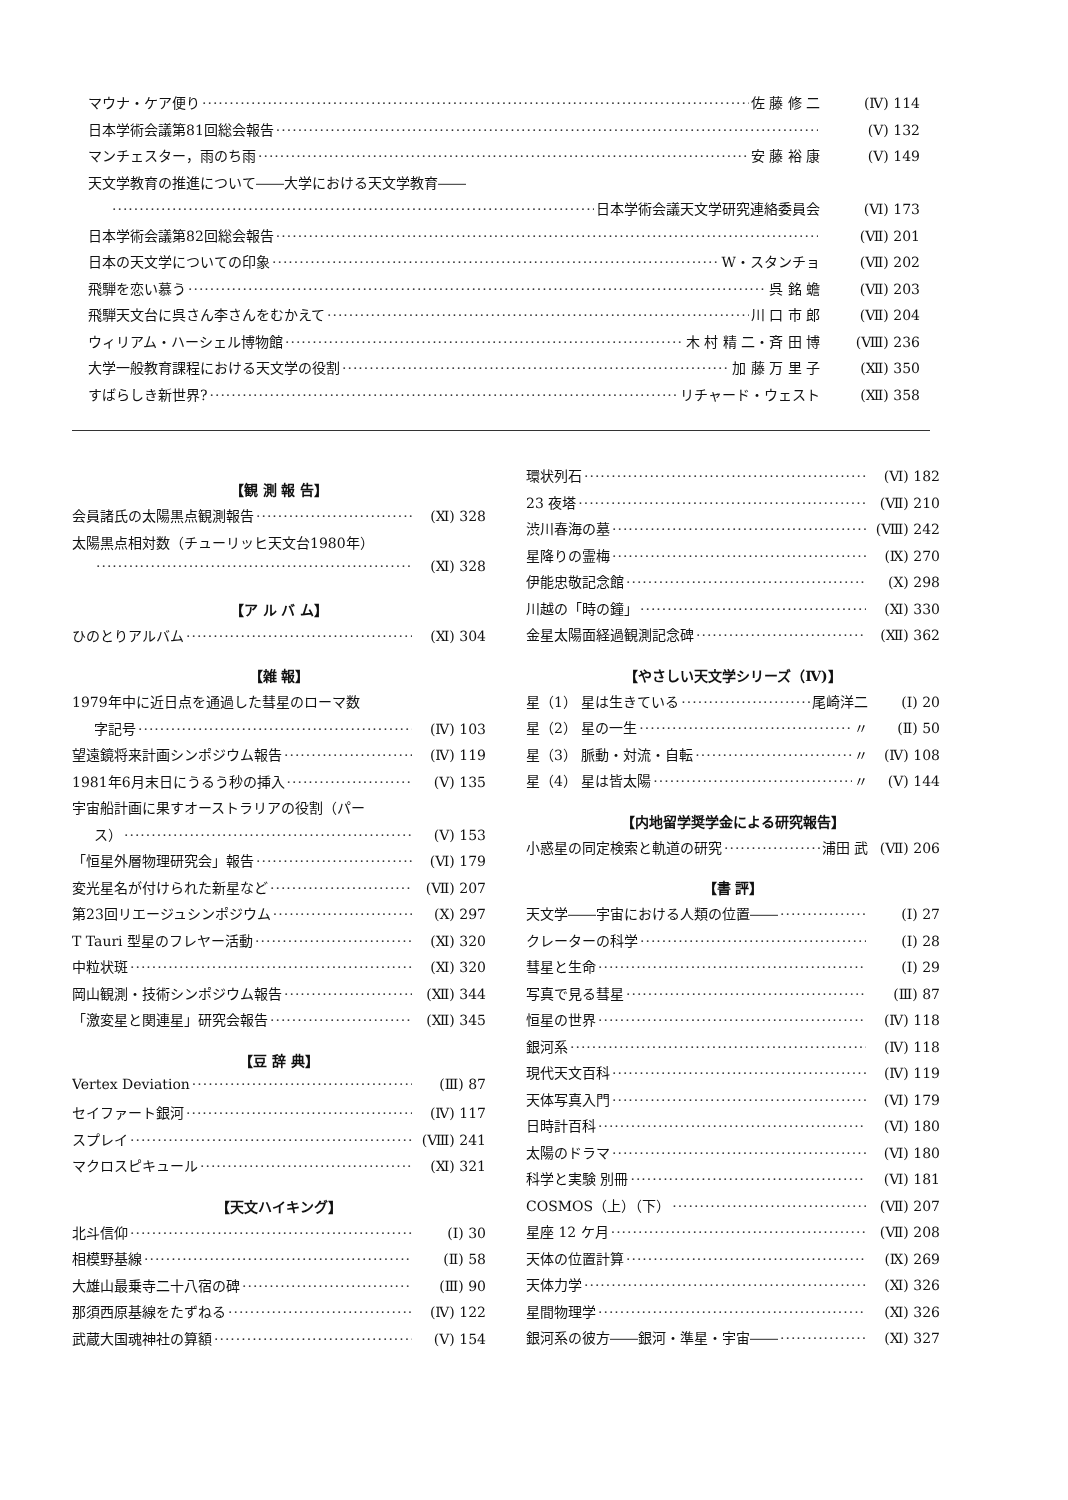マウナ・ケア便り 佐 藤 修 二 (Ⅳ) 114
日本学術会議第81回総会報告 (Ⅴ) 132
マンチェスター，雨のち雨 安 藤 裕 康 (Ⅴ) 149
天文学教育の推進について――大学における天文学教育――
日本学術会議天文学研究連絡委員会 (Ⅵ) 173
日本学術会議第82回総会報告 (Ⅶ) 201
日本の天文学についての印象 W・スタンチョ (Ⅶ) 202
飛騨を恋い慕う 呉 銘 蟾 (Ⅶ) 203
飛騨天文台に呉さん李さんをむかえて 川 口 市 郎 (Ⅶ) 204
ウィリアム・ハーシェル博物館 木 村 精 二・斉 田 博 (Ⅷ) 236
大学一般教育課程における天文学の役割 加 藤 万 里 子 (Ⅻ) 350
すばらしき新世界? リチャード・ウェスト (Ⅻ) 358
【観 測 報 告】
会員諸氏の太陽黒点観測報告 (Ⅺ) 328
太陽黒点相対数（チューリッヒ天文台1980年）
(Ⅺ) 328
【ア ル バ ム】
ひのとりアルバム (Ⅺ) 304
【雑 報】
1979年中に近日点を通過した彗星のローマ数
字記号 (Ⅳ) 103
望遠鏡将来計画シンポジウム報告 (Ⅳ) 119
1981年6月末日にうるう秒の挿入 (Ⅴ) 135
宇宙船計画に果すオーストラリアの役割（パー
ス） (Ⅴ) 153
「恒星外層物理研究会」報告 (Ⅵ) 179
変光星名が付けられた新星など (Ⅶ) 207
第23回リエージュシンポジウム (Ⅹ) 297
T Tauri 型星のフレヤー活動 (Ⅺ) 320
中粒状斑 (Ⅺ) 320
岡山観測・技術シンポジウム報告 (Ⅻ) 344
「激変星と関連星」研究会報告 (Ⅻ) 345
【豆 辞 典】
Vertex Deviation (Ⅲ) 87
セイファート銀河 (Ⅳ) 117
スプレイ (Ⅷ) 241
マクロスピキュール (Ⅺ) 321
【天文ハイキング】
北斗信仰 (Ⅰ) 30
相模野基線 (Ⅱ) 58
大雄山最乗寺二十八宿の碑 (Ⅲ) 90
那須西原基線をたずねる (Ⅳ) 122
武蔵大国魂神社の算額 (Ⅴ) 154
環状列石 (Ⅵ) 182
23 夜塔 (Ⅶ) 210
渋川春海の墓 (Ⅷ) 242
星降りの霊梅 (Ⅸ) 270
伊能忠敬記念館 (Ⅹ) 298
川越の「時の鐘」 (Ⅺ) 330
金星太陽面経過観測記念碑 (Ⅻ) 362
【やさしい天文学シリーズ（Ⅳ)】
星（1） 星は生きている 尾崎洋二 (Ⅰ) 20
星（2） 星の一生 〃 (Ⅱ) 50
星（3） 脈動・対流・自転 〃 (Ⅳ) 108
星（4） 星は皆太陽 〃 (Ⅴ) 144
【内地留学奨学金による研究報告】
小惑星の同定検索と軌道の研究 浦田 武 (Ⅶ) 206
【書 評】
天文学――宇宙における人類の位置―― (Ⅰ) 27
クレーターの科学 (Ⅰ) 28
彗星と生命 (Ⅰ) 29
写真で見る彗星 (Ⅲ) 87
恒星の世界 (Ⅳ) 118
銀河系 (Ⅳ) 118
現代天文百科 (Ⅳ) 119
天体写真入門 (Ⅵ) 179
日時計百科 (Ⅵ) 180
太陽のドラマ (Ⅵ) 180
科学と実験 別冊 (Ⅵ) 181
COSMOS（上）（下） (Ⅶ) 207
星座 12 ケ月 (Ⅶ) 208
天体の位置計算 (Ⅸ) 269
天体力学 (Ⅺ) 326
星間物理学 (Ⅺ) 326
銀河系の彼方――銀河・準星・宇宙―― (Ⅺ) 327